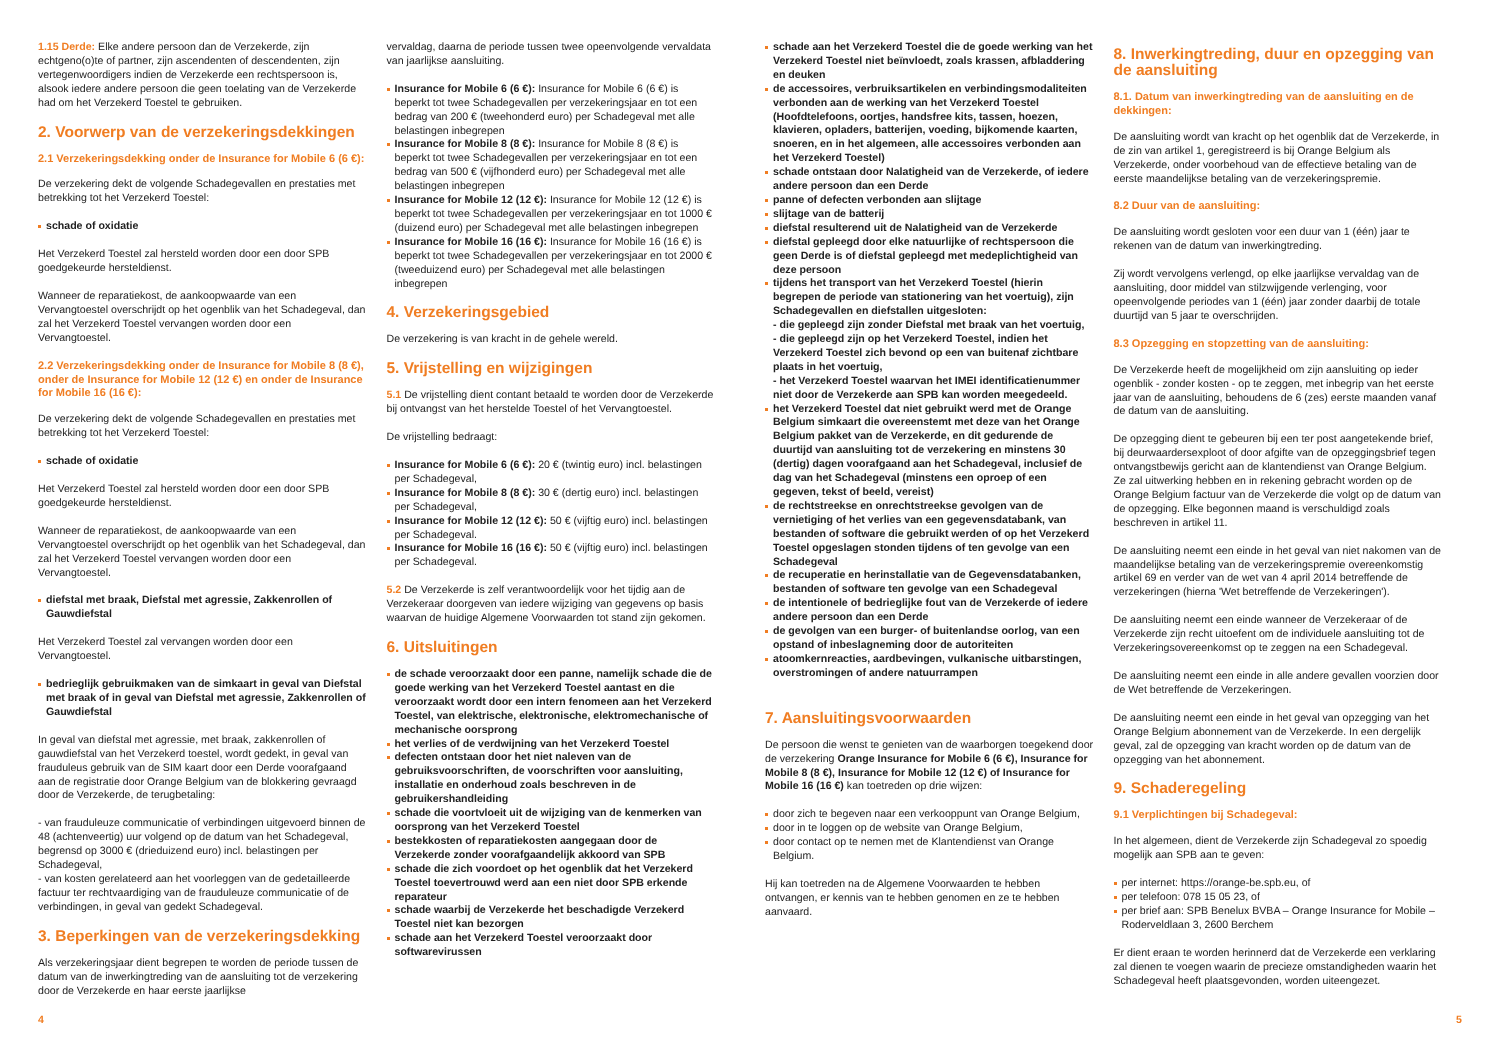1.15 Derde: Elke andere persoon dan de Verzekerde, zijn echtgeno(o)te of partner, zijn ascendenten of descendenten, zijn vertegenwoordigers indien de Verzekerde een rechtspersoon is, alsook iedere andere persoon die geen toelating van de Verzekerde had om het Verzekerd Toestel te gebruiken.
2. Voorwerp van de verzekeringsdekkingen
2.1 Verzekeringsdekking onder de Insurance for Mobile 6 (6 €):
De verzekering dekt de volgende Schadegevallen en prestaties met betrekking tot het Verzekerd Toestel:
schade of oxidatie
Het Verzekerd Toestel zal hersteld worden door een door SPB goedgekeurde hersteldienst.
Wanneer de reparatiekost, de aankoopwaarde van een Vervangtoestel overschrijdt op het ogenblik van het Schadegeval, dan zal het Verzekerd Toestel vervangen worden door een Vervangtoestel.
2.2 Verzekeringsdekking onder de Insurance for Mobile 8 (8 €), onder de Insurance for Mobile 12 (12 €) en onder de Insurance for Mobile 16 (16 €):
De verzekering dekt de volgende Schadegevallen en prestaties met betrekking tot het Verzekerd Toestel:
schade of oxidatie
Het Verzekerd Toestel zal hersteld worden door een door SPB goedgekeurde hersteldienst.
Wanneer de reparatiekost, de aankoopwaarde van een Vervangtoestel overschrijdt op het ogenblik van het Schadegeval, dan zal het Verzekerd Toestel vervangen worden door een Vervangtoestel.
diefstal met braak, Diefstal met agressie, Zakkenrollen of Gauwdiefstal
Het Verzekerd Toestel zal vervangen worden door een Vervangtoestel.
bedrieglijk gebruikmaken van de simkaart in geval van Diefstal met braak of in geval van Diefstal met agressie, Zakkenrollen of Gauwdiefstal
In geval van diefstal met agressie, met braak, zakkenrollen of gauwdiefstal van het Verzekerd toestel, wordt gedekt, in geval van frauduleus gebruik van de SIM kaart door een Derde voorafgaand aan de registratie door Orange Belgium van de blokkering gevraagd door de Verzekerde, de terugbetaling:
- van frauduleuze communicatie of verbindingen uitgevoerd binnen de 48 (achtenveertig) uur volgend op de datum van het Schadegeval, begrensd op 3000 € (drieduizend euro) incl. belastingen per Schadegeval,
- van kosten gerelateerd aan het voorleggen van de gedetailleerde factuur ter rechtvaardiging van de frauduleuze communicatie of de verbindingen, in geval van gedekt Schadegeval.
3. Beperkingen van de verzekeringsdekking
Als verzekeringsjaar dient begrepen te worden de periode tussen de datum van de inwerkingtreding van de aansluiting tot de verzekering door de Verzekerde en haar eerste jaarlijkse
vervaldag, daarna de periode tussen twee opeenvolgende vervaldata van jaarlijkse aansluiting.
Insurance for Mobile 6 (6 €): Insurance for Mobile 6 (6 €) is beperkt tot twee Schadegevallen per verzekeringsjaar en tot een bedrag van 200 € (tweehonderd euro) per Schadegeval met alle belastingen inbegrepen
Insurance for Mobile 8 (8 €): Insurance for Mobile 8 (8 €) is beperkt tot twee Schadegevallen per verzekeringsjaar en tot een bedrag van 500 € (vijfhonderd euro) per Schadegeval met alle belastingen inbegrepen
Insurance for Mobile 12 (12 €): Insurance for Mobile 12 (12 €) is beperkt tot twee Schadegevallen per verzekeringsjaar en tot 1000 € (duizend euro) per Schadegeval met alle belastingen inbegrepen
Insurance for Mobile 16 (16 €): Insurance for Mobile 16 (16 €) is beperkt tot twee Schadegevallen per verzekeringsjaar en tot 2000 € (tweeduizend euro) per Schadegeval met alle belastingen inbegrepen
4. Verzekeringsgebied
De verzekering is van kracht in de gehele wereld.
5. Vrijstelling en wijzigingen
5.1 De vrijstelling dient contant betaald te worden door de Verzekerde bij ontvangst van het herstelde Toestel of het Vervangtoestel.
De vrijstelling bedraagt:
Insurance for Mobile 6 (6 €): 20 € (twintig euro) incl. belastingen per Schadegeval,
Insurance for Mobile 8 (8 €): 30 € (dertig euro) incl. belastingen per Schadegeval,
Insurance for Mobile 12 (12 €): 50 € (vijftig euro) incl. belastingen per Schadegeval.
Insurance for Mobile 16 (16 €): 50 € (vijftig euro) incl. belastingen per Schadegeval.
5.2 De Verzekerde is zelf verantwoordelijk voor het tijdig aan de Verzekeraar doorgeven van iedere wijziging van gegevens op basis waarvan de huidige Algemene Voorwaarden tot stand zijn gekomen.
6. Uitsluitingen
de schade veroorzaakt door een panne, namelijk schade die de goede werking van het Verzekerd Toestel aantast en die veroorzaakt wordt door een intern fenomeen aan het Verzekerd Toestel, van elektrische, elektronische, elektromechanische of mechanische oorsprong
het verlies of de verdwijning van het Verzekerd Toestel
defecten ontstaan door het niet naleven van de gebruiksvoorschriften, de voorschriften voor aansluiting, installatie en onderhoud zoals beschreven in de gebruikershandleiding
schade die voortvloeit uit de wijziging van de kenmerken van oorsprong van het Verzekerd Toestel
bestekkosten of reparatiekosten aangegaan door de Verzekerde zonder voorafgaandelijk akkoord van SPB
schade die zich voordoet op het ogenblik dat het Verzekerd Toestel toevertrouwd werd aan een niet door SPB erkende reparateur
schade waarbij de Verzekerde het beschadigde Verzekerd Toestel niet kan bezorgen
schade aan het Verzekerd Toestel veroorzaakt door softwarevirussen
schade aan het Verzekerd Toestel die de goede werking van het Verzekerd Toestel niet beïnvloedt, zoals krassen, afbladdering en deuken
de accessoires, verbruiksartikelen en verbindingsmodaliteiten verbonden aan de werking van het Verzekerd Toestel (Hoofdtelefoons, oortjes, handsfree kits, tassen, hoezen, klavieren, opladers, batterijen, voeding, bijkomende kaarten, snoeren, en in het algemeen, alle accessoires verbonden aan het Verzekerd Toestel)
schade ontstaan door Nalatigheid van de Verzekerde, of iedere andere persoon dan een Derde
panne of defecten verbonden aan slijtage
slijtage van de batterij
diefstal resulterend uit de Nalatigheid van de Verzekerde
diefstal gepleegd door elke natuurlijke of rechtspersoon die geen Derde is of diefstal gepleegd met medeplichtigheid van deze persoon
tijdens het transport van het Verzekerd Toestel (hierin begrepen de periode van stationering van het voertuig), zijn Schadegevallen en diefstallen uitgesloten:
- die gepleegd zijn zonder Diefstal met braak van het voertuig,
- die gepleegd zijn op het Verzekerd Toestel, indien het Verzekerd Toestel zich bevond op een van buitenaf zichtbare plaats in het voertuig,
- het Verzekerd Toestel waarvan het IMEI identificatienummer niet door de Verzekerde aan SPB kan worden meegedeeld.
het Verzekerd Toestel dat niet gebruikt werd met de Orange Belgium simkaart die overeenstemt met deze van het Orange Belgium pakket van de Verzekerde, en dit gedurende de duurtijd van aansluiting tot de verzekering en minstens 30 (dertig) dagen voorafgaand aan het Schadegeval, inclusief de dag van het Schadegeval (minstens een oproep of een gegeven, tekst of beeld, vereist)
de rechtstreekse en onrechtstreekse gevolgen van de vernietiging of het verlies van een gegevensdatabank, van bestanden of software die gebruikt werden of op het Verzekerd Toestel opgeslagen stonden tijdens of ten gevolge van een Schadegeval
de recuperatie en herinstallatie van de Gegevensdatabanken, bestanden of software ten gevolge van een Schadegeval
de intentionele of bedrieglijke fout van de Verzekerde of iedere andere persoon dan een Derde
de gevolgen van een burger- of buitenlandse oorlog, van een opstand of inbeslagneming door de autoriteiten
atoomkernreacties, aardbevingen, vulkanische uitbarstingen, overstromingen of andere natuurrampen
7. Aansluitingsvoorwaarden
De persoon die wenst te genieten van de waarborgen toegekend door de verzekering Orange Insurance for Mobile 6 (6 €), Insurance for Mobile 8 (8 €), Insurance for Mobile 12 (12 €) of Insurance for Mobile 16 (16 €) kan toetreden op drie wijzen:
door zich te begeven naar een verkooppunt van Orange Belgium,
door in te loggen op de website van Orange Belgium,
door contact op te nemen met de Klantendienst van Orange Belgium.
Hij kan toetreden na de Algemene Voorwaarden te hebben ontvangen, er kennis van te hebben genomen en ze te hebben aanvaard.
8. Inwerkingtreding, duur en opzegging van de aansluiting
8.1. Datum van inwerkingtreding van de aansluiting en de dekkingen:
De aansluiting wordt van kracht op het ogenblik dat de Verzekerde, in de zin van artikel 1, geregistreerd is bij Orange Belgium als Verzekerde, onder voorbehoud van de effectieve betaling van de eerste maandelijkse betaling van de verzekeringspremie.
8.2 Duur van de aansluiting:
De aansluiting wordt gesloten voor een duur van 1 (één) jaar te rekenen van de datum van inwerkingtreding.
Zij wordt vervolgens verlengd, op elke jaarlijkse vervaldag van de aansluiting, door middel van stilzwijgende verlenging, voor opeenvolgende periodes van 1 (één) jaar zonder daarbij de totale duurtijd van 5 jaar te overschrijden.
8.3 Opzegging en stopzetting van de aansluiting:
De Verzekerde heeft de mogelijkheid om zijn aansluiting op ieder ogenblik - zonder kosten - op te zeggen, met inbegrip van het eerste jaar van de aansluiting, behoudens de 6 (zes) eerste maanden vanaf de datum van de aansluiting.
De opzegging dient te gebeuren bij een ter post aangetekende brief, bij deurwaardersexploot of door afgifte van de opzeggingsbrief tegen ontvangstbewijs gericht aan de klantendienst van Orange Belgium. Ze zal uitwerking hebben en in rekening gebracht worden op de Orange Belgium factuur van de Verzekerde die volgt op de datum van de opzegging. Elke begonnen maand is verschuldigd zoals beschreven in artikel 11.
De aansluiting neemt een einde in het geval van niet nakomen van de maandelijkse betaling van de verzekeringspremie overeenkomstig artikel 69 en verder van de wet van 4 april 2014 betreffende de verzekeringen (hierna 'Wet betreffende de Verzekeringen').
De aansluiting neemt een einde wanneer de Verzekeraar of de Verzekerde zijn recht uitoefent om de individuele aansluiting tot de Verzekeringsovereenkomst op te zeggen na een Schadegeval.
De aansluiting neemt een einde in alle andere gevallen voorzien door de Wet betreffende de Verzekeringen.
De aansluiting neemt een einde in het geval van opzegging van het Orange Belgium abonnement van de Verzekerde. In een dergelijk geval, zal de opzegging van kracht worden op de datum van de opzegging van het abonnement.
9. Schaderegeling
9.1 Verplichtingen bij Schadegeval:
In het algemeen, dient de Verzekerde zijn Schadegeval zo spoedig mogelijk aan SPB aan te geven:
per internet: https://orange-be.spb.eu, of
per telefoon: 078 15 05 23, of
per brief aan: SPB Benelux BVBA – Orange Insurance for Mobile – Roderveldlaan 3, 2600 Berchem
Er dient eraan te worden herinnerd dat de Verzekerde een verklaring zal dienen te voegen waarin de precieze omstandigheden waarin het Schadegeval heeft plaatsgevonden, worden uiteengezet.
4 5